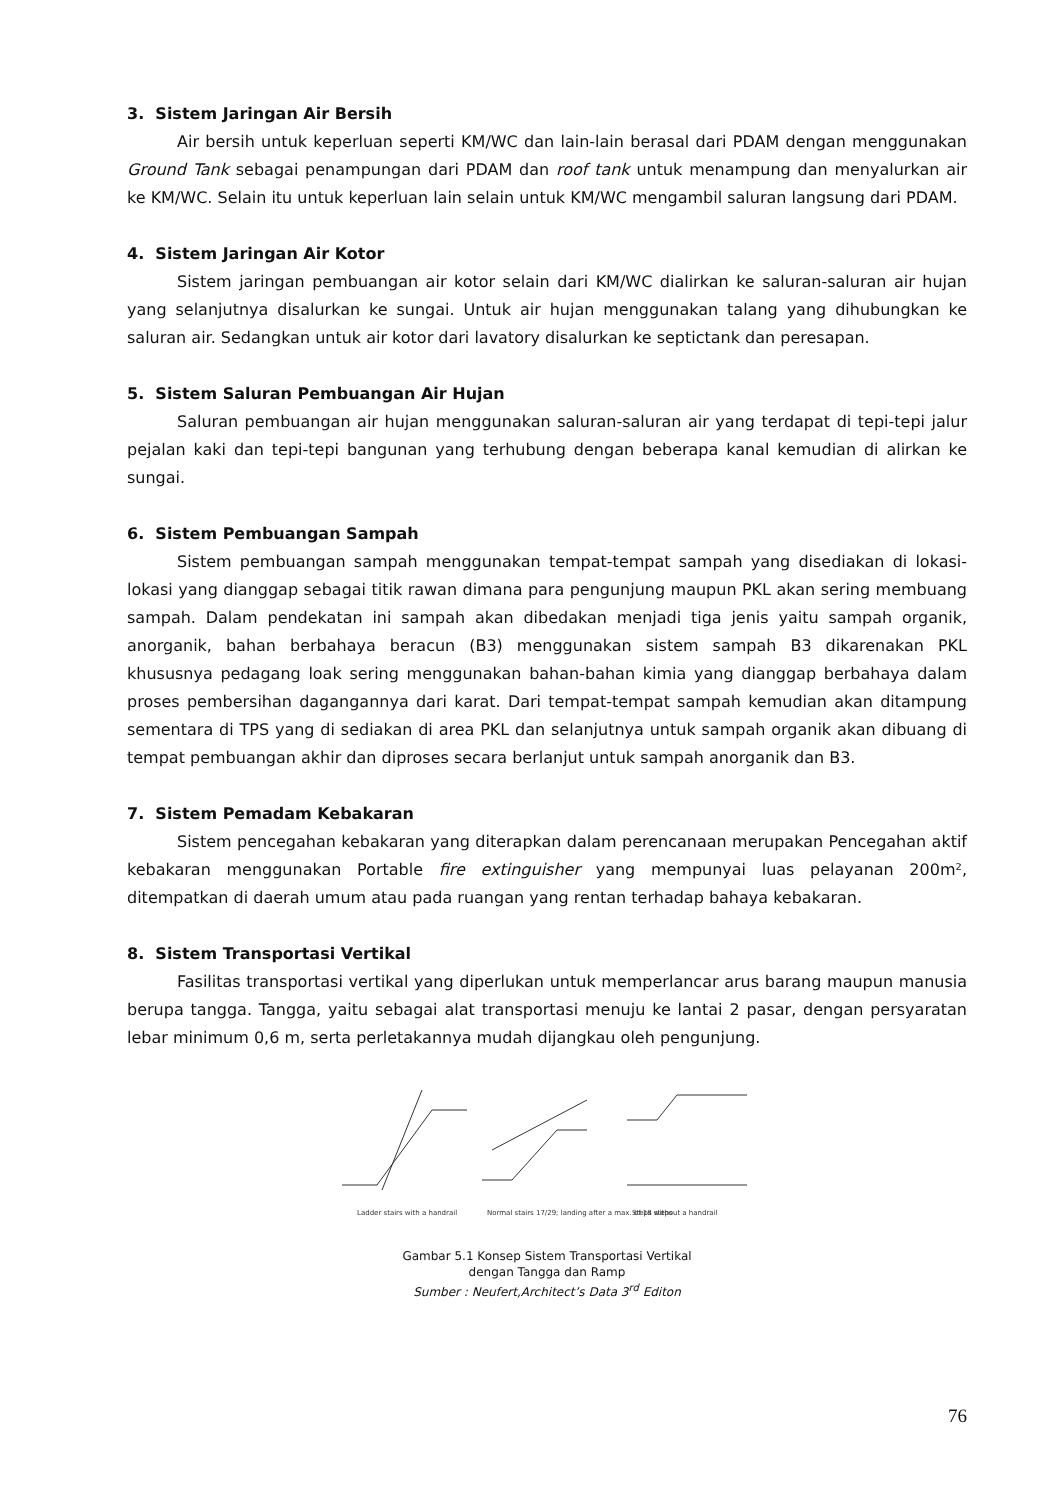3. Sistem Jaringan Air Bersih
Air bersih untuk keperluan seperti KM/WC dan lain-lain berasal dari PDAM dengan menggunakan Ground Tank sebagai penampungan dari PDAM dan roof tank untuk menampung dan menyalurkan air ke KM/WC. Selain itu untuk keperluan lain selain untuk KM/WC mengambil saluran langsung dari PDAM.
4. Sistem Jaringan Air Kotor
Sistem jaringan pembuangan air kotor selain dari KM/WC dialirkan ke saluran-saluran air hujan yang selanjutnya disalurkan ke sungai. Untuk air hujan menggunakan talang yang dihubungkan ke saluran air. Sedangkan untuk air kotor dari lavatory disalurkan ke septictank dan peresapan.
5. Sistem Saluran Pembuangan Air Hujan
Saluran pembuangan air hujan menggunakan saluran-saluran air yang terdapat di tepi-tepi jalur pejalan kaki dan tepi-tepi bangunan yang terhubung dengan beberapa kanal kemudian di alirkan ke sungai.
6. Sistem Pembuangan Sampah
Sistem pembuangan sampah menggunakan tempat-tempat sampah yang disediakan di lokasi-lokasi yang dianggap sebagai titik rawan dimana para pengunjung maupun PKL akan sering membuang sampah. Dalam pendekatan ini sampah akan dibedakan menjadi tiga jenis yaitu sampah organik, anorganik, bahan berbahaya beracun (B3) menggunakan sistem sampah B3 dikarenakan PKL khususnya pedagang loak sering menggunakan bahan-bahan kimia yang dianggap berbahaya dalam proses pembersihan dagangannya dari karat. Dari tempat-tempat sampah kemudian akan ditampung sementara di TPS yang di sediakan di area PKL dan selanjutnya untuk sampah organik akan dibuang di tempat pembuangan akhir dan diproses secara berlanjut untuk sampah anorganik dan B3.
7. Sistem Pemadam Kebakaran
Sistem pencegahan kebakaran yang diterapkan dalam perencanaan merupakan Pencegahan aktif kebakaran menggunakan Portable fire extinguisher yang mempunyai luas pelayanan 200m², ditempatkan di daerah umum atau pada ruangan yang rentan terhadap bahaya kebakaran.
8. Sistem Transportasi Vertikal
Fasilitas transportasi vertikal yang diperlukan untuk memperlancar arus barang maupun manusia berupa tangga. Tangga, yaitu sebagai alat transportasi menuju ke lantai 2 pasar, dengan persyaratan lebar minimum 0,6 m, serta perletakannya mudah dijangkau oleh pengunjung.
Ladder stairs with a handrail
Normal stairs 17/29; landing after a max. of 18 steps
Steps without a handrail
Gambar 5.1 Konsep Sistem Transportasi Vertikal
dengan Tangga dan Ramp
Sumber : Neufert,Architect’s Data 3<sup>rd</sup> Editon
76